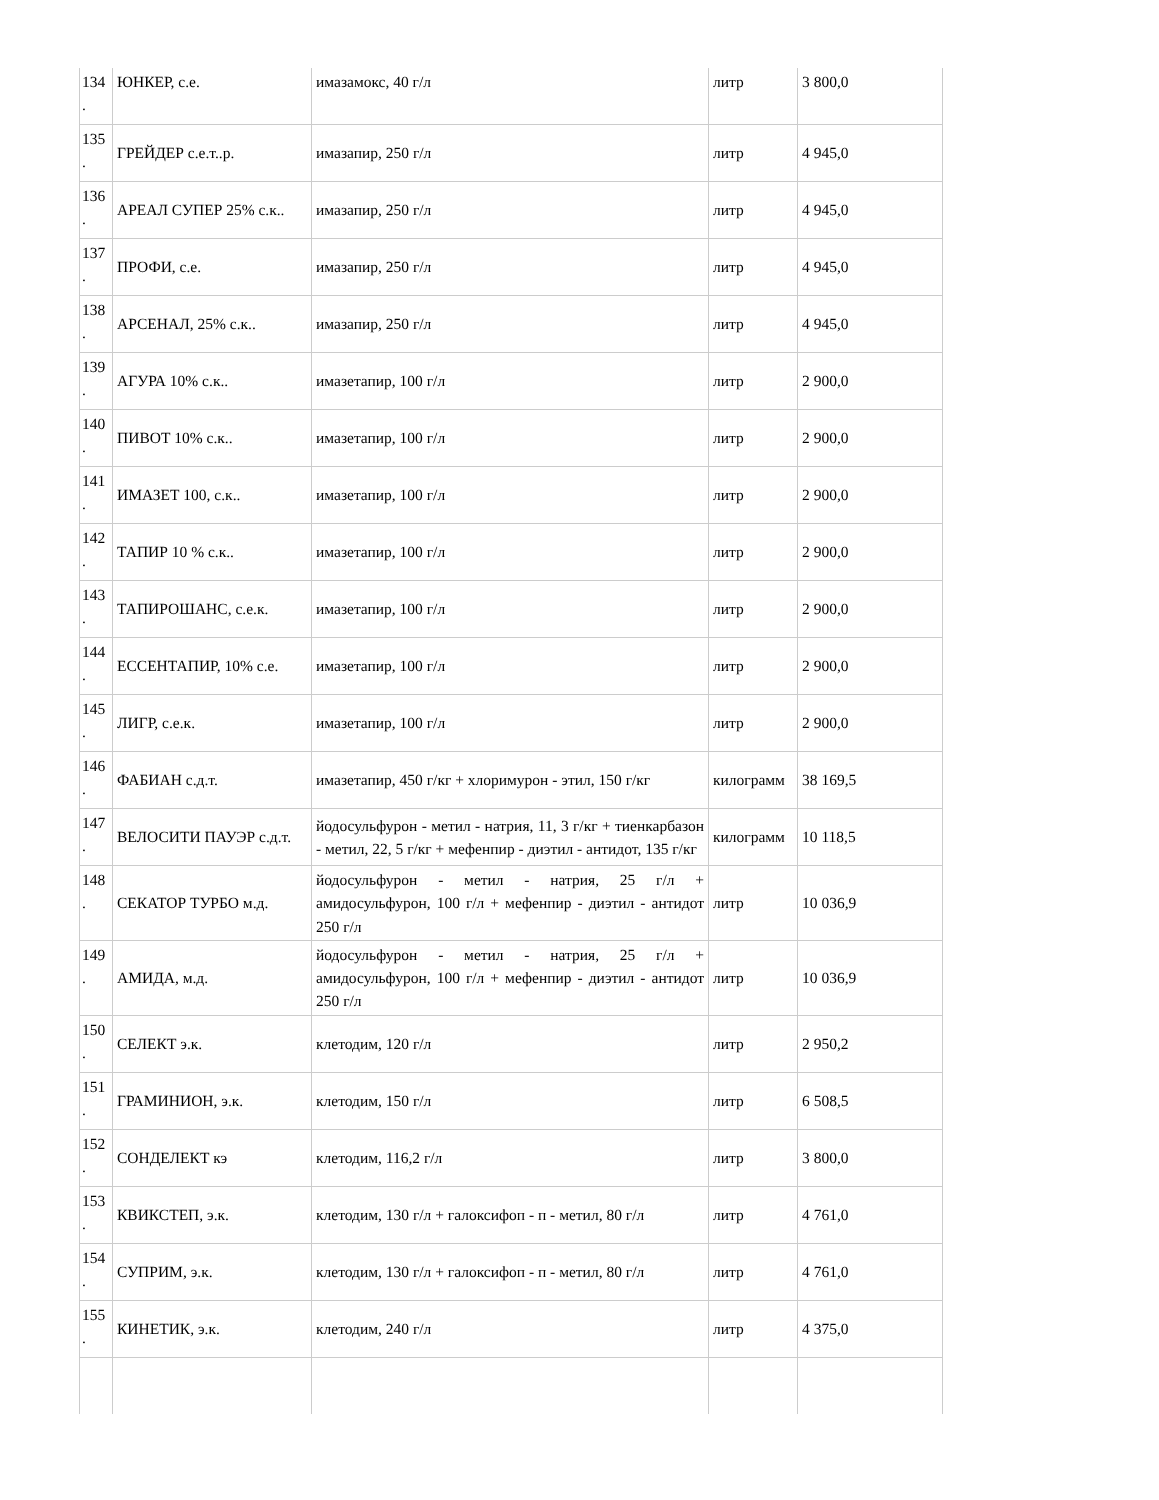| 134 . | ЮНКЕР, с.е. | имазамокс, 40 г/л | литр | 3 800,0 |
| 135 . | ГРЕЙДЕР с.е.т..р. | имазапир, 250 г/л | литр | 4 945,0 |
| 136 . | АРЕАЛ СУПЕР 25% с.к.. | имазапир, 250 г/л | литр | 4 945,0 |
| 137 . | ПРОФИ, с.е. | имазапир, 250 г/л | литр | 4 945,0 |
| 138 . | АРСЕНАЛ, 25% с.к.. | имазапир, 250 г/л | литр | 4 945,0 |
| 139 . | АГУРА 10% с.к.. | имазетапир, 100 г/л | литр | 2 900,0 |
| 140 . | ПИВОТ 10% с.к.. | имазетапир, 100 г/л | литр | 2 900,0 |
| 141 . | ИМАЗЕТ 100, с.к.. | имазетапир, 100 г/л | литр | 2 900,0 |
| 142 . | ТАПИР 10 % с.к.. | имазетапир, 100 г/л | литр | 2 900,0 |
| 143 . | ТАПИРОШАНС, с.е.к. | имазетапир, 100 г/л | литр | 2 900,0 |
| 144 . | ЕССЕНТАПИР, 10% с.е. | имазетапир, 100 г/л | литр | 2 900,0 |
| 145 . | ЛИГР, с.е.к. | имазетапир, 100 г/л | литр | 2 900,0 |
| 146 . | ФАБИАН с.д.т. | имазетапир, 450 г/кг + хлоримурон - этил, 150 г/кг | килограмм | 38 169,5 |
| 147 . | ВЕЛОСИТИ ПАУЭР с.д.т. | йодосульфурон - метил - натрия, 11, 3 г/кг + тиенкарбазон - метил, 22, 5 г/кг + мефенпир - диэтил - антидот, 135 г/кг | килограмм | 10 118,5 |
| 148 . | СЕКАТОР ТУРБО м.д. | йодосульфурон - метил - натрия, 25 г/л + амидосульфурон, 100 г/л + мефенпир - диэтил - антидот 250 г/л | литр | 10 036,9 |
| 149 . | АМИДА, м.д. | йодосульфурон - метил - натрия, 25 г/л + амидосульфурон, 100 г/л + мефенпир - диэтил - антидот 250 г/л | литр | 10 036,9 |
| 150 . | СЕЛЕКТ э.к. | клетодим, 120 г/л | литр | 2 950,2 |
| 151 . | ГРАМИНИОН, э.к. | клетодим, 150 г/л | литр | 6 508,5 |
| 152 . | СОНДЕЛЕКТ кэ | клетодим, 116,2 г/л | литр | 3 800,0 |
| 153 . | КВИКСТЕП, э.к. | клетодим, 130 г/л + галоксифоп - п - метил, 80 г/л | литр | 4 761,0 |
| 154 . | СУПРИМ, э.к. | клетодим, 130 г/л + галоксифоп - п - метил, 80 г/л | литр | 4 761,0 |
| 155 . | КИНЕТИК, э.к. | клетодим, 240 г/л | литр | 4 375,0 |